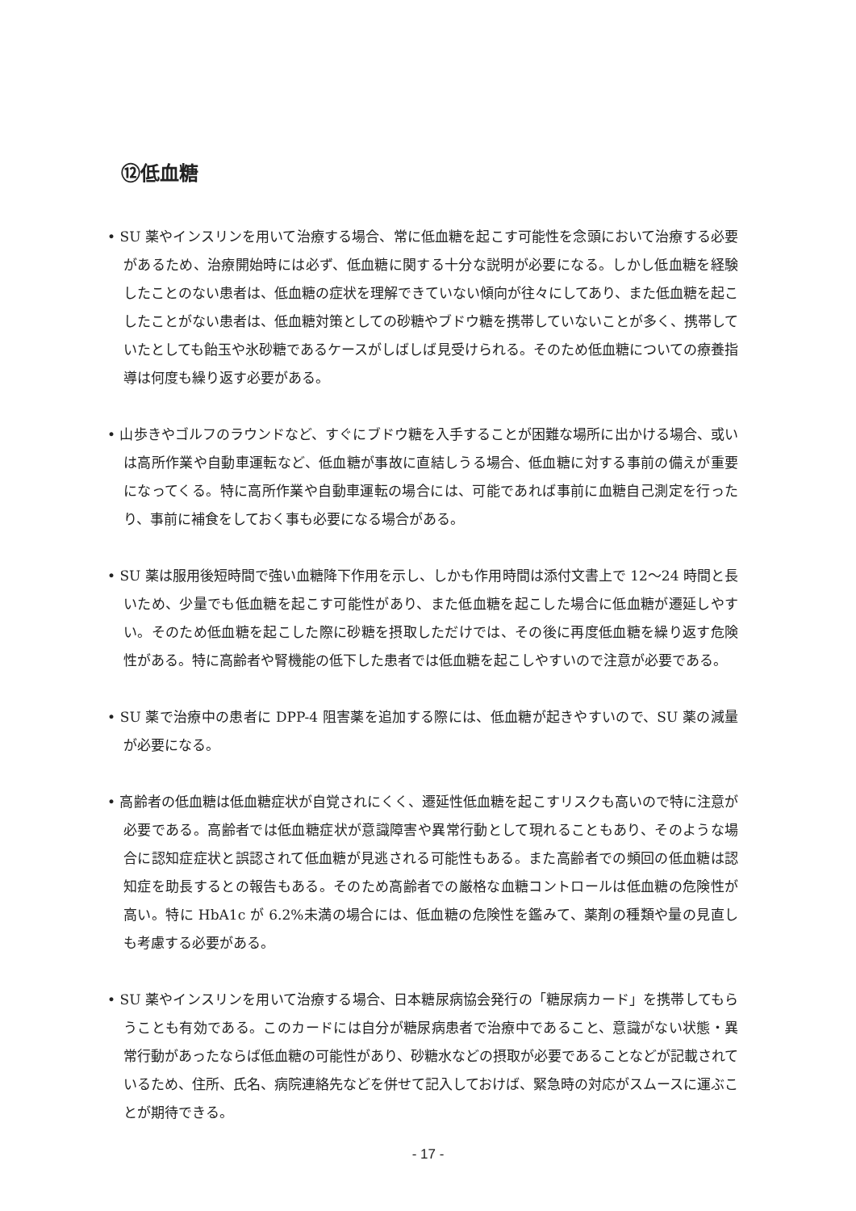⑫低血糖
• SU 薬やインスリンを用いて治療する場合、常に低血糖を起こす可能性を念頭において治療する必要があるため、治療開始時には必ず、低血糖に関する十分な説明が必要になる。しかし低血糖を経験したことのない患者は、低血糖の症状を理解できていない傾向が往々にしてあり、また低血糖を起こしたことがない患者は、低血糖対策としての砂糖やブドウ糖を携帯していないことが多く、携帯していたとしても飴玉や氷砂糖であるケースがしばしば見受けられる。そのため低血糖についての療養指導は何度も繰り返す必要がある。
• 山歩きやゴルフのラウンドなど、すぐにブドウ糖を入手することが困難な場所に出かける場合、或いは高所作業や自動車運転など、低血糖が事故に直結しうる場合、低血糖に対する事前の備えが重要になってくる。特に高所作業や自動車運転の場合には、可能であれば事前に血糖自己測定を行ったり、事前に補食をしておく事も必要になる場合がある。
• SU 薬は服用後短時間で強い血糖降下作用を示し、しかも作用時間は添付文書上で 12～24 時間と長いため、少量でも低血糖を起こす可能性があり、また低血糖を起こした場合に低血糖が遷延しやすい。そのため低血糖を起こした際に砂糖を摂取しただけでは、その後に再度低血糖を繰り返す危険性がある。特に高齢者や腎機能の低下した患者では低血糖を起こしやすいので注意が必要である。
• SU 薬で治療中の患者に DPP-4 阻害薬を追加する際には、低血糖が起きやすいので、SU 薬の減量が必要になる。
• 高齢者の低血糖は低血糖症状が自覚されにくく、遷延性低血糖を起こすリスクも高いので特に注意が必要である。高齢者では低血糖症状が意識障害や異常行動として現れることもあり、そのような場合に認知症症状と誤認されて低血糖が見逃される可能性もある。また高齢者での頻回の低血糖は認知症を助長するとの報告もある。そのため高齢者での厳格な血糖コントロールは低血糖の危険性が高い。特に HbA1c が 6.2%未満の場合には、低血糖の危険性を鑑みて、薬剤の種類や量の見直しも考慮する必要がある。
• SU 薬やインスリンを用いて治療する場合、日本糖尿病協会発行の「糖尿病カード」を携帯してもらうことも有効である。このカードには自分が糖尿病患者で治療中であること、意識がない状態・異常行動があったならば低血糖の可能性があり、砂糖水などの摂取が必要であることなどが記載されているため、住所、氏名、病院連絡先などを併せて記入しておけば、緊急時の対応がスムースに運ぶことが期待できる。
- 17 -